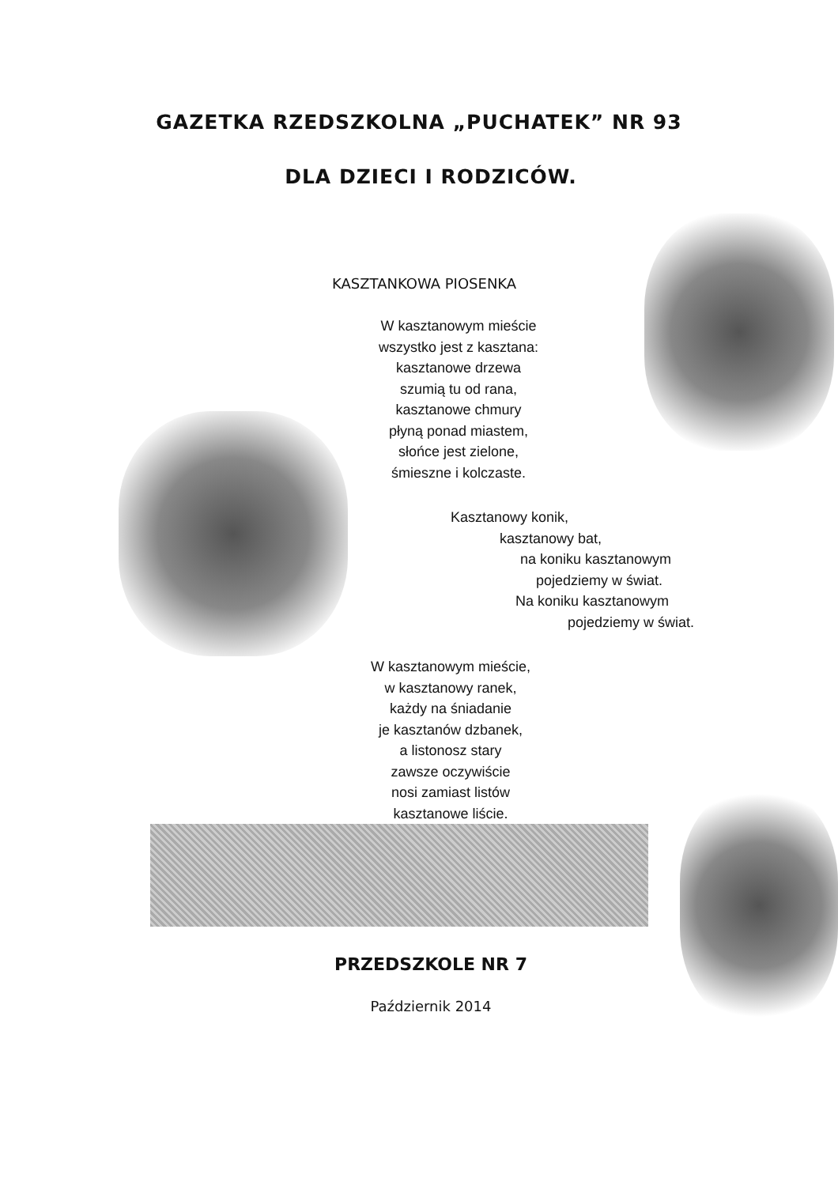GAZETKA RZEDSZKOLNA „PUCHATEK” NR 93
DLA DZIECI I RODZICÓW.
KASZTANKOWA PIOSENKA
W kasztanowym mieście
wszystko jest z kasztana:
kasztanowe drzewa
szumią tu od rana,
kasztanowe chmury
płyną ponad miastem,
słońce jest zielone,
śmieszne i kolczaste.
Kasztanowy konik,
kasztanowy bat,
na koniku kasztanowym
pojedziemy w świat.
Na koniku kasztanowym
pojedziemy w świat.
W kasztanowym mieście,
w kasztanowy ranek,
każdy na śniadanie
je kasztanów dzbanek,
a listonosz stary
zawsze oczywiście
nosi zamiast listów
kasztanowe liście.
PRZEDSZKOLE NR 7
Październik 2014